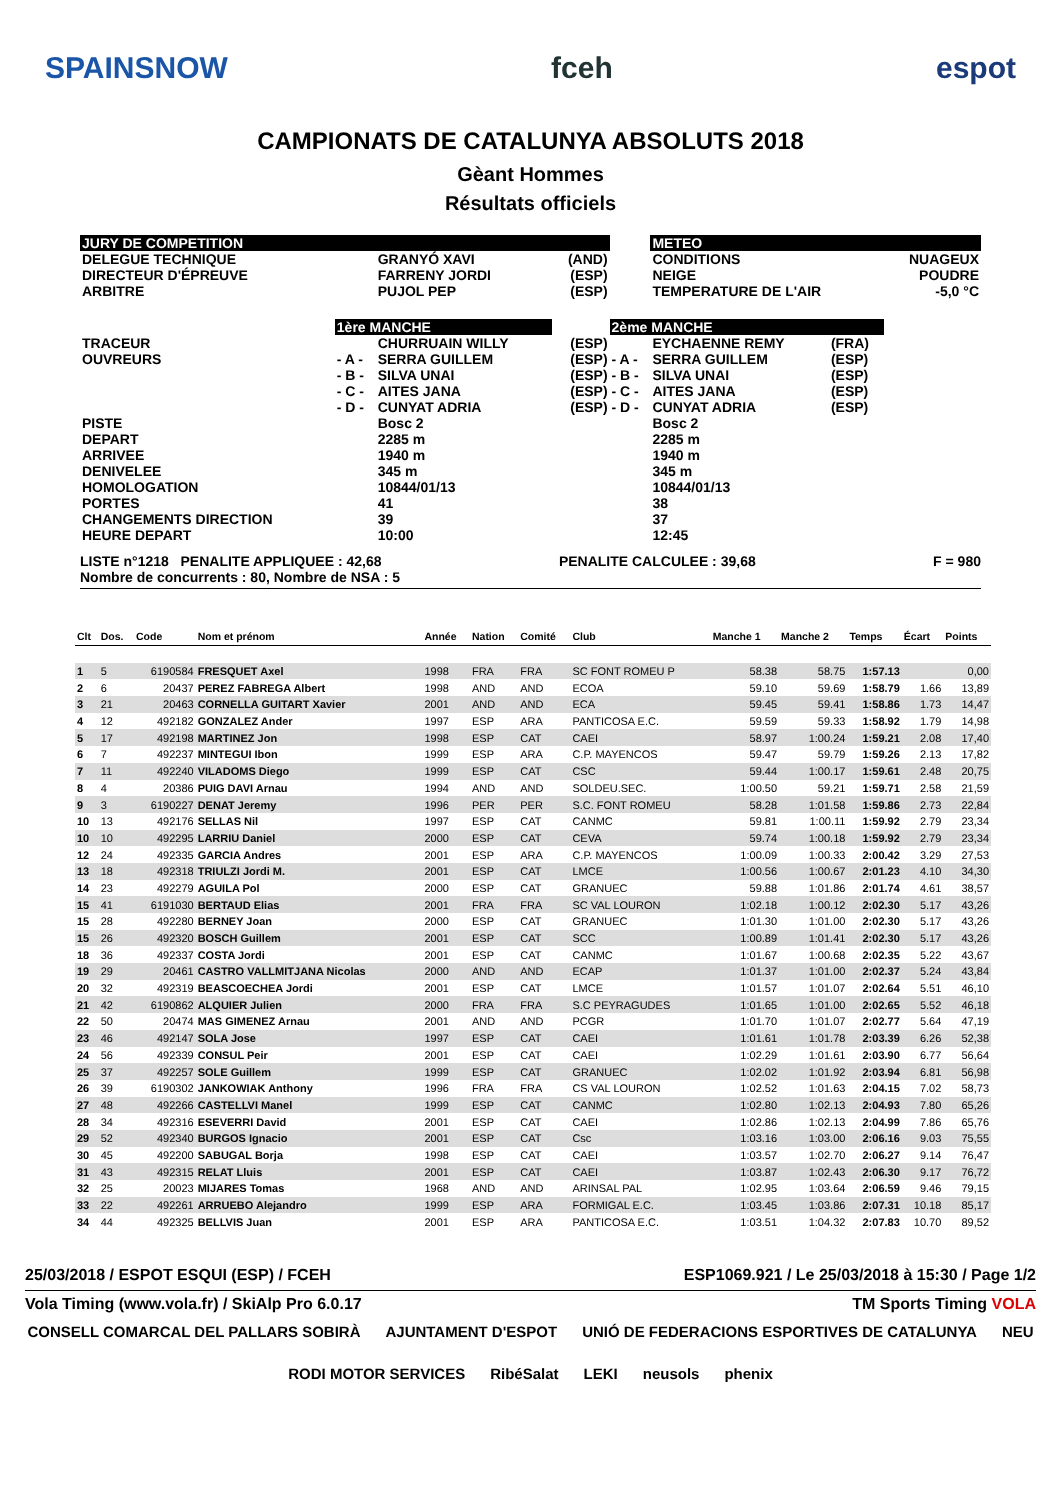SPAINSNOW fceh espot
CAMPIONATS DE CATALUNYA ABSOLUTS 2018
Gèant Hommes
Résultats officiels
| JURY DE COMPETITION | | | | | METEO | | |
| DELEGUE TECHNIQUE | | GRANYÓ XAVI | (AND) | | CONDITIONS | | NUAGEUX |
| DIRECTEUR D'ÉPREUVE | | FARRENY JORDI | (ESP) | | NEIGE | | POUDRE |
| ARBITRE | | PUJOL PEP | (ESP) | | TEMPERATURE DE L'AIR | | -5,0 °C |
| | 1ère MANCHE | | | 2ème MANCHE | | | |
| TRACEUR | | CHURRUAIN WILLY | (ESP) | | EYCHAENNE REMY | (FRA) | |
| OUVREURS | - A - | SERRA GUILLEM | (ESP) | - A - | SERRA GUILLEM | (ESP) | |
| | - B - | SILVA UNAI | (ESP) | - B - | SILVA UNAI | (ESP) | |
| | - C - | AITES JANA | (ESP) | - C - | AITES JANA | (ESP) | |
| | - D - | CUNYAT ADRIA | (ESP) | - D - | CUNYAT ADRIA | (ESP) | |
| PISTE | | Bosc 2 | | | Bosc 2 | | |
| DEPART | | 2285 m | | | 2285 m | | |
| ARRIVEE | | 1940 m | | | 1940 m | | |
| DENIVELEE | | 345 m | | | 345 m | | |
| HOMOLOGATION | | 10844/01/13 | | | 10844/01/13 | | |
| PORTES | | 41 | | | 38 | | |
| CHANGEMENTS DIRECTION | | 39 | | | 37 | | |
| HEURE DEPART | | 10:00 | | | 12:45 | | |
LISTE n°1218 PENALITE APPLIQUEE : 42,68 PENALITE CALCULEE : 39,68 F = 980
Nombre de concurrents : 80, Nombre de NSA : 5
| Clt | Dos. | Code | Nom et prénom | Année | Nation | Comité | Club | Manche 1 | Manche 2 | Temps | Écart | Points |
| --- | --- | --- | --- | --- | --- | --- | --- | --- | --- | --- | --- | --- |
| 1 | 5 | 6190584 | FRESQUET Axel | 1998 | FRA | FRA | SC FONT ROMEU P | 58.38 | 58.75 | 1:57.13 | | 0,00 |
| 2 | 6 | 20437 | PEREZ FABREGA Albert | 1998 | AND | AND | ECOA | 59.10 | 59.69 | 1:58.79 | 1.66 | 13,89 |
| 3 | 21 | 20463 | CORNELLA GUITART Xavier | 2001 | AND | AND | ECA | 59.45 | 59.41 | 1:58.86 | 1.73 | 14,47 |
| 4 | 12 | 492182 | GONZALEZ Ander | 1997 | ESP | ARA | PANTICOSA E.C. | 59.59 | 59.33 | 1:58.92 | 1.79 | 14,98 |
| 5 | 17 | 492198 | MARTINEZ Jon | 1998 | ESP | CAT | CAEI | 58.97 | 1:00.24 | 1:59.21 | 2.08 | 17,40 |
| 6 | 7 | 492237 | MINTEGUI Ibon | 1999 | ESP | ARA | C.P. MAYENCOS | 59.47 | 59.79 | 1:59.26 | 2.13 | 17,82 |
| 7 | 11 | 492240 | VILADOMS Diego | 1999 | ESP | CAT | CSC | 59.44 | 1:00.17 | 1:59.61 | 2.48 | 20,75 |
| 8 | 4 | 20386 | PUIG DAVI Arnau | 1994 | AND | AND | SOLDEU.SEC. | 1:00.50 | 59.21 | 1:59.71 | 2.58 | 21,59 |
| 9 | 3 | 6190227 | DENAT Jeremy | 1996 | PER | PER | S.C. FONT ROMEU | 58.28 | 1:01.58 | 1:59.86 | 2.73 | 22,84 |
| 10 | 13 | 492176 | SELLAS Nil | 1997 | ESP | CAT | CANMC | 59.81 | 1:00.11 | 1:59.92 | 2.79 | 23,34 |
| 10 | 10 | 492295 | LARRIU Daniel | 2000 | ESP | CAT | CEVA | 59.74 | 1:00.18 | 1:59.92 | 2.79 | 23,34 |
| 12 | 24 | 492335 | GARCIA Andres | 2001 | ESP | ARA | C.P. MAYENCOS | 1:00.09 | 1:00.33 | 2:00.42 | 3.29 | 27,53 |
| 13 | 18 | 492318 | TRIULZI Jordi M. | 2001 | ESP | CAT | LMCE | 1:00.56 | 1:00.67 | 2:01.23 | 4.10 | 34,30 |
| 14 | 23 | 492279 | AGUILA Pol | 2000 | ESP | CAT | GRANUEC | 59.88 | 1:01.86 | 2:01.74 | 4.61 | 38,57 |
| 15 | 41 | 6191030 | BERTAUD Elias | 2001 | FRA | FRA | SC VAL LOURON | 1:02.18 | 1:00.12 | 2:02.30 | 5.17 | 43,26 |
| 15 | 28 | 492280 | BERNEY Joan | 2000 | ESP | CAT | GRANUEC | 1:01.30 | 1:01.00 | 2:02.30 | 5.17 | 43,26 |
| 15 | 26 | 492320 | BOSCH Guillem | 2001 | ESP | CAT | SCC | 1:00.89 | 1:01.41 | 2:02.30 | 5.17 | 43,26 |
| 18 | 36 | 492337 | COSTA Jordi | 2001 | ESP | CAT | CANMC | 1:01.67 | 1:00.68 | 2:02.35 | 5.22 | 43,67 |
| 19 | 29 | 20461 | CASTRO VALLMITJANA Nicolas | 2000 | AND | AND | ECAP | 1:01.37 | 1:01.00 | 2:02.37 | 5.24 | 43,84 |
| 20 | 32 | 492319 | BEASCOECHEA Jordi | 2001 | ESP | CAT | LMCE | 1:01.57 | 1:01.07 | 2:02.64 | 5.51 | 46,10 |
| 21 | 42 | 6190862 | ALQUIER Julien | 2000 | FRA | FRA | S.C PEYRAGUDES | 1:01.65 | 1:01.00 | 2:02.65 | 5.52 | 46,18 |
| 22 | 50 | 20474 | MAS GIMENEZ Arnau | 2001 | AND | AND | PCGR | 1:01.70 | 1:01.07 | 2:02.77 | 5.64 | 47,19 |
| 23 | 46 | 492147 | SOLA Jose | 1997 | ESP | CAT | CAEI | 1:01.61 | 1:01.78 | 2:03.39 | 6.26 | 52,38 |
| 24 | 56 | 492339 | CONSUL Peir | 2001 | ESP | CAT | CAEI | 1:02.29 | 1:01.61 | 2:03.90 | 6.77 | 56,64 |
| 25 | 37 | 492257 | SOLE Guillem | 1999 | ESP | CAT | GRANUEC | 1:02.02 | 1:01.92 | 2:03.94 | 6.81 | 56,98 |
| 26 | 39 | 6190302 | JANKOWIAK Anthony | 1996 | FRA | FRA | CS VAL LOURON | 1:02.52 | 1:01.63 | 2:04.15 | 7.02 | 58,73 |
| 27 | 48 | 492266 | CASTELLVI Manel | 1999 | ESP | CAT | CANMC | 1:02.80 | 1:02.13 | 2:04.93 | 7.80 | 65,26 |
| 28 | 34 | 492316 | ESEVERRI David | 2001 | ESP | CAT | CAEI | 1:02.86 | 1:02.13 | 2:04.99 | 7.86 | 65,76 |
| 29 | 52 | 492340 | BURGOS Ignacio | 2001 | ESP | CAT | Csc | 1:03.16 | 1:03.00 | 2:06.16 | 9.03 | 75,55 |
| 30 | 45 | 492200 | SABUGAL Borja | 1998 | ESP | CAT | CAEI | 1:03.57 | 1:02.70 | 2:06.27 | 9.14 | 76,47 |
| 31 | 43 | 492315 | RELAT Lluis | 2001 | ESP | CAT | CAEI | 1:03.87 | 1:02.43 | 2:06.30 | 9.17 | 76,72 |
| 32 | 25 | 20023 | MIJARES Tomas | 1968 | AND | AND | ARINSAL PAL | 1:02.95 | 1:03.64 | 2:06.59 | 9.46 | 79,15 |
| 33 | 22 | 492261 | ARRUEBO Alejandro | 1999 | ESP | ARA | FORMIGAL E.C. | 1:03.45 | 1:03.86 | 2:07.31 | 10.18 | 85,17 |
| 34 | 44 | 492325 | BELLVIS Juan | 2001 | ESP | ARA | PANTICOSA E.C. | 1:03.51 | 1:04.32 | 2:07.83 | 10.70 | 89,52 |
25/03/2018 / ESPOT ESQUI (ESP) / FCEH ESP1069.921 / Le 25/03/2018 à 15:30 / Page 1/2
Vola Timing (www.vola.fr) / SkiAlp Pro 6.0.17 TM Sports Timing VOLA
CONSELL COMARCAL DEL PALLARS SOBIRÀ AJUNTAMENT D'ESPOT UNIÓ DE FEDERACIONS ESPORTIVES DE CATALUNYA NEU RODI MOTOR SERVICES RibéSalat LEKI neusols phenix